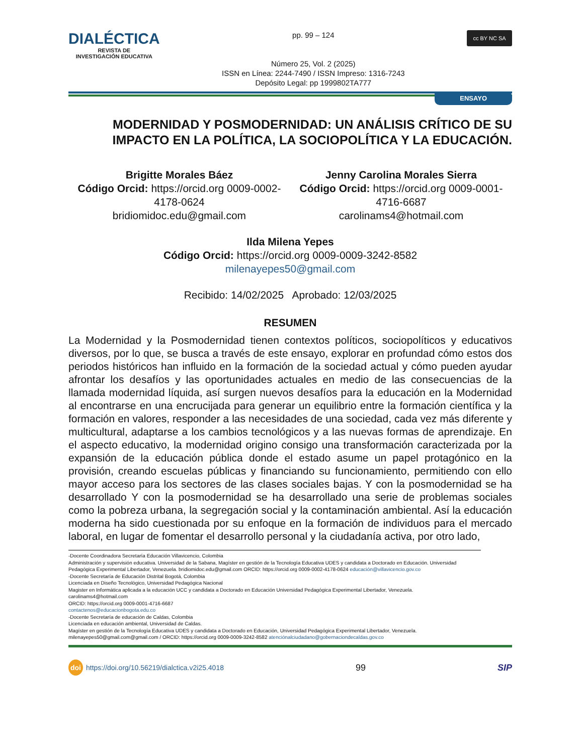DIALÉCTICA
REVISTA DE
INVESTIGACIÓN EDUCATIVA
pp. 99 – 124
Número 25, Vol. 2 (2025)
ISSN en Línea: 2244-7490 / ISSN Impreso: 1316-7243
Depósito Legal: pp 1999802TA777
cc BY NC SA
ENSAYO
MODERNIDAD Y POSMODERNIDAD: UN ANÁLISIS CRÍTICO DE SU IMPACTO EN LA POLÍTICA, LA SOCIOPOLÍTICA Y LA EDUCACIÓN.
Brigitte Morales Báez
Código Orcid: https://orcid.org 0009-0002-4178-0624
bridiomidoc.edu@gmail.com
Jenny Carolina Morales Sierra
Código Orcid: https://orcid.org 0009-0001-4716-6687
carolinams4@hotmail.com
Ilda Milena Yepes
Código Orcid: https://orcid.org 0009-0009-3242-8582
milenayepes50@gmail.com
Recibido: 14/02/2025 Aprobado: 12/03/2025
RESUMEN
La Modernidad y la Posmodernidad tienen contextos políticos, sociopolíticos y educativos diversos, por lo que, se busca a través de este ensayo, explorar en profundad cómo estos dos periodos históricos han influido en la formación de la sociedad actual y cómo pueden ayudar afrontar los desafíos y las oportunidades actuales en medio de las consecuencias de la llamada modernidad líquida, así surgen nuevos desafíos para la educación en la Modernidad al encontrarse en una encrucijada para generar un equilibrio entre la formación científica y la formación en valores, responder a las necesidades de una sociedad, cada vez más diferente y multicultural, adaptarse a los cambios tecnológicos y a las nuevas formas de aprendizaje. En el aspecto educativo, la modernidad origino consigo una transformación caracterizada por la expansión de la educación pública donde el estado asume un papel protagónico en la provisión, creando escuelas públicas y financiando su funcionamiento, permitiendo con ello mayor acceso para los sectores de las clases sociales bajas. Y con la posmodernidad se ha desarrollado Y con la posmodernidad se ha desarrollado una serie de problemas sociales como la pobreza urbana, la segregación social y la contaminación ambiental. Así la educación moderna ha sido cuestionada por su enfoque en la formación de individuos para el mercado laboral, en lugar de fomentar el desarrollo personal y la ciudadanía activa, por otro lado,
-Docente Coordinadora Secretaría Educación Villavicencio, Colombia
Administración y supervisión educativa. Universidad de la Sabana, Magíster en gestión de la Tecnología Educativa UDES y candidata a Doctorado en Educación. Universidad Pedagógica Experimental Libertador, Venezuela. bridiomidoc.edu@gmail.com ORCID: https://orcid.org 0009-0002-4178-0624 educación@villavicencio.gov.co
-Docente Secretaría de Educación Distrital Bogotá, Colombia
Licenciada en Diseño Tecnológico, Universidad Pedagógica Nacional
Magister en Informática aplicada a la educación UCC y candidata a Doctorado en Educación Universidad Pedagógica Experimental Libertador, Venezuela.
carolinams4@hotmail.com
ORCID: https://orcid.org 0009-0001-4716-6687
contactenos@educacionbogota.edu.co
-Docente Secretaría de educación de Caldas, Colombia
Licenciada en educación ambiental, Universidad de Caldas.
Magíster en gestión de la Tecnología Educativa UDES y candidata a Doctorado en Educación, Universidad Pedagógica Experimental Libertador, Venezuela.
milenayepes50@gmail.com@gmail.com / ORCID: https://orcid.org 0009-0009-3242-8582 atenciónalciudadano@gobernaciondecaldas.gov.co
doi https://doi.org/10.56219/dialctica.v2i25.4018
99 SIP